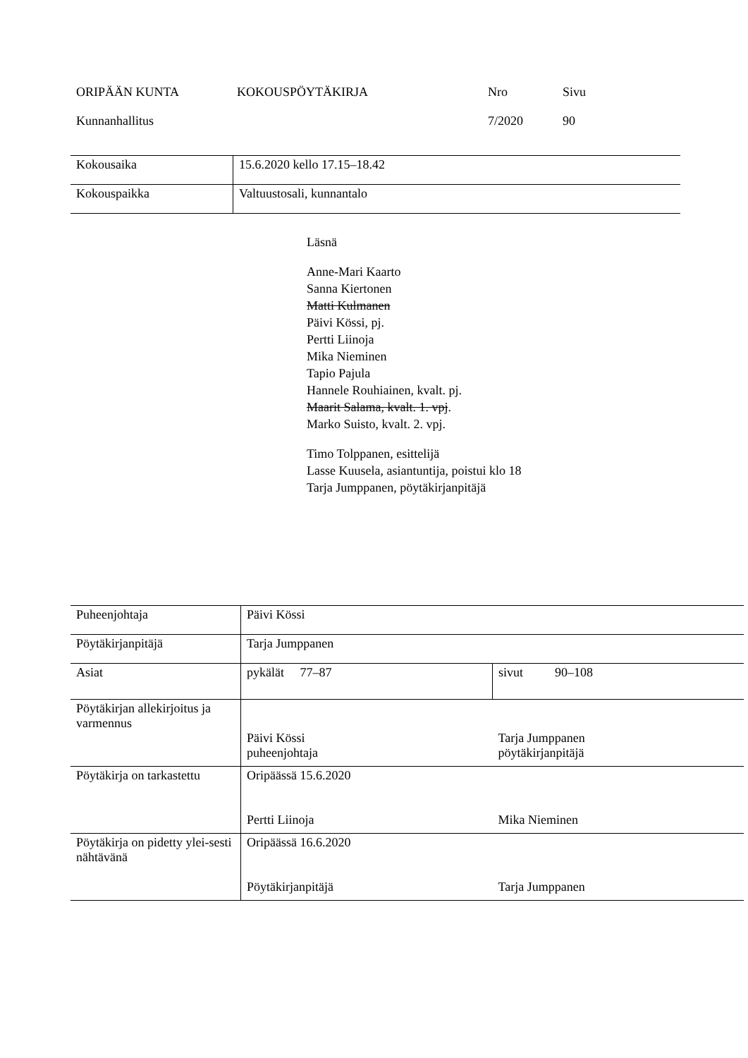ORIPÄÄN KUNTA
KOKOUSPÖYTÄKIRJA
Nro
Sivu
Kunnanhallitus
7/2020
90
| Kokousaika | 15.6.2020 kello 17.15–18.42 |
| Kokouspaikka | Valtuustosali, kunnantalo |
Läsnä
Anne-Mari Kaarto
Sanna Kiertonen
Matti Kulmanen
Päivi Kössi, pj.
Pertti Liinoja
Mika Nieminen
Tapio Pajula
Hannele Rouhiainen, kvalt. pj.
Maarit Salama, kvalt. 1. vpj.
Marko Suisto, kvalt. 2. vpj.
Timo Tolppanen, esittelijä
Lasse Kuusela, asiantuntija, poistui klo 18
Tarja Jumppanen, pöytäkirjanpitäjä
| Puheenjohtaja | Päivi Kössi | |
| Pöytäkirjanpitäjä | Tarja Jumppanen | |
| Asiat | pykälät 77–87 | sivut 90–108 |
| Pöytäkirjan allekirjoitus ja varmennus | Päivi Kössi puheenjohtaja | Tarja Jumppanen pöytäkirjanpitäjä |
| Pöytäkirja on tarkastettu | Oripäässä 15.6.2020 Pertti Liinoja | Mika Nieminen |
| Pöytäkirja on pidetty ylei-sesti nähtävänä | Oripäässä 16.6.2020 Pöytäkirjanpitäjä | Tarja Jumppanen |